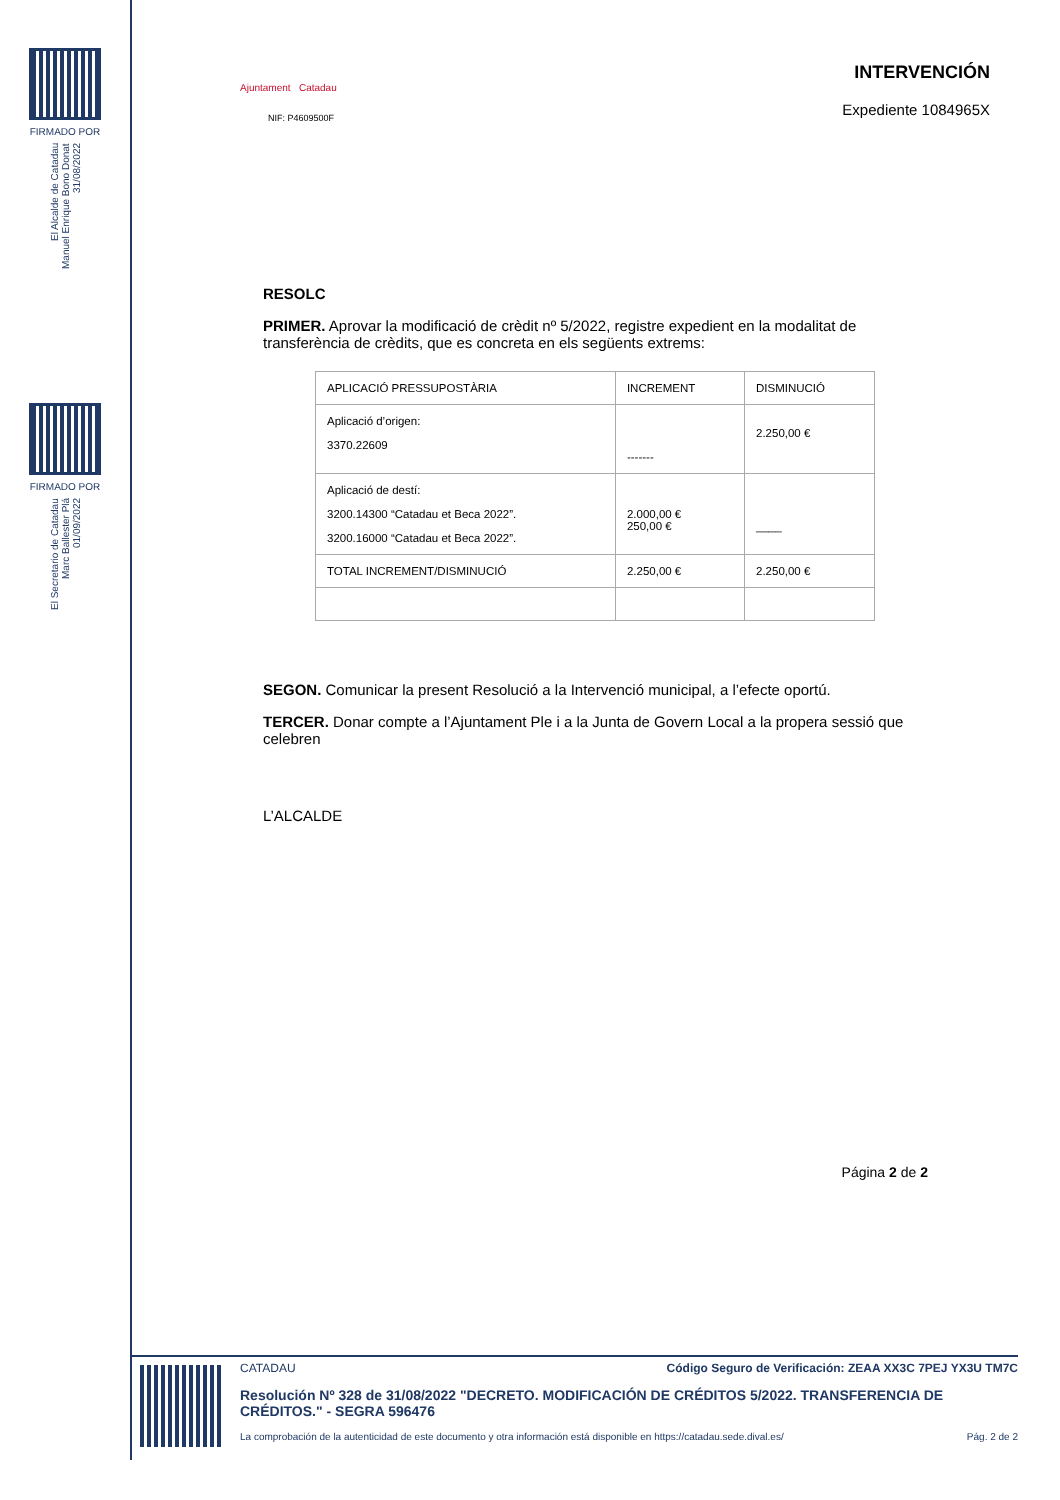FIRMADO POR
El Alcalde de Catadau
Manuel Enrique Bono Donat
31/08/2022
FIRMADO POR
El Secretario de Catadau
Marc Ballester Plá
01/09/2022
INTERVENCIÓN
Expediente 1084965X
Ajuntament Catadau
NIF: P4609500F
RESOLC
PRIMER. Aprovar la modificació de crèdit nº 5/2022, registre expedient en la modalitat de transferència de crèdits, que es concreta en els següents extrems:
| APLICACIÓ PRESSUPOSTÀRIA | INCREMENT | DISMINUCIÓ |
| Aplicació d’origen: 3370.22609 | ------- | 2.250,00 € |
| Aplicació de destí: 3200.14300 “Catadau et Beca 2022”. 3200.16000 “Catadau et Beca 2022”. | 2.000,00 € 250,00 € | ____ |
| TOTAL INCREMENT/DISMINUCIÓ | 2.250,00 € | 2.250,00 € |
SEGON. Comunicar la present Resolució a la Intervenció municipal, a l’efecte oportú.
TERCER. Donar compte a l’Ajuntament Ple i a la Junta de Govern Local a la propera sessió que celebren
L’ALCALDE
Página 2 de 2
CATADAU Código Seguro de Verificación: ZEAA XX3C 7PEJ YX3U TM7C
Resolución Nº 328 de 31/08/2022 "DECRETO. MODIFICACIÓN DE CRÉDITOS 5/2022. TRANSFERENCIA DE CRÉDITOS." - SEGRA 596476
La comprobación de la autenticidad de este documento y otra información está disponible en https://catadau.sede.dival.es/ Pág. 2 de 2